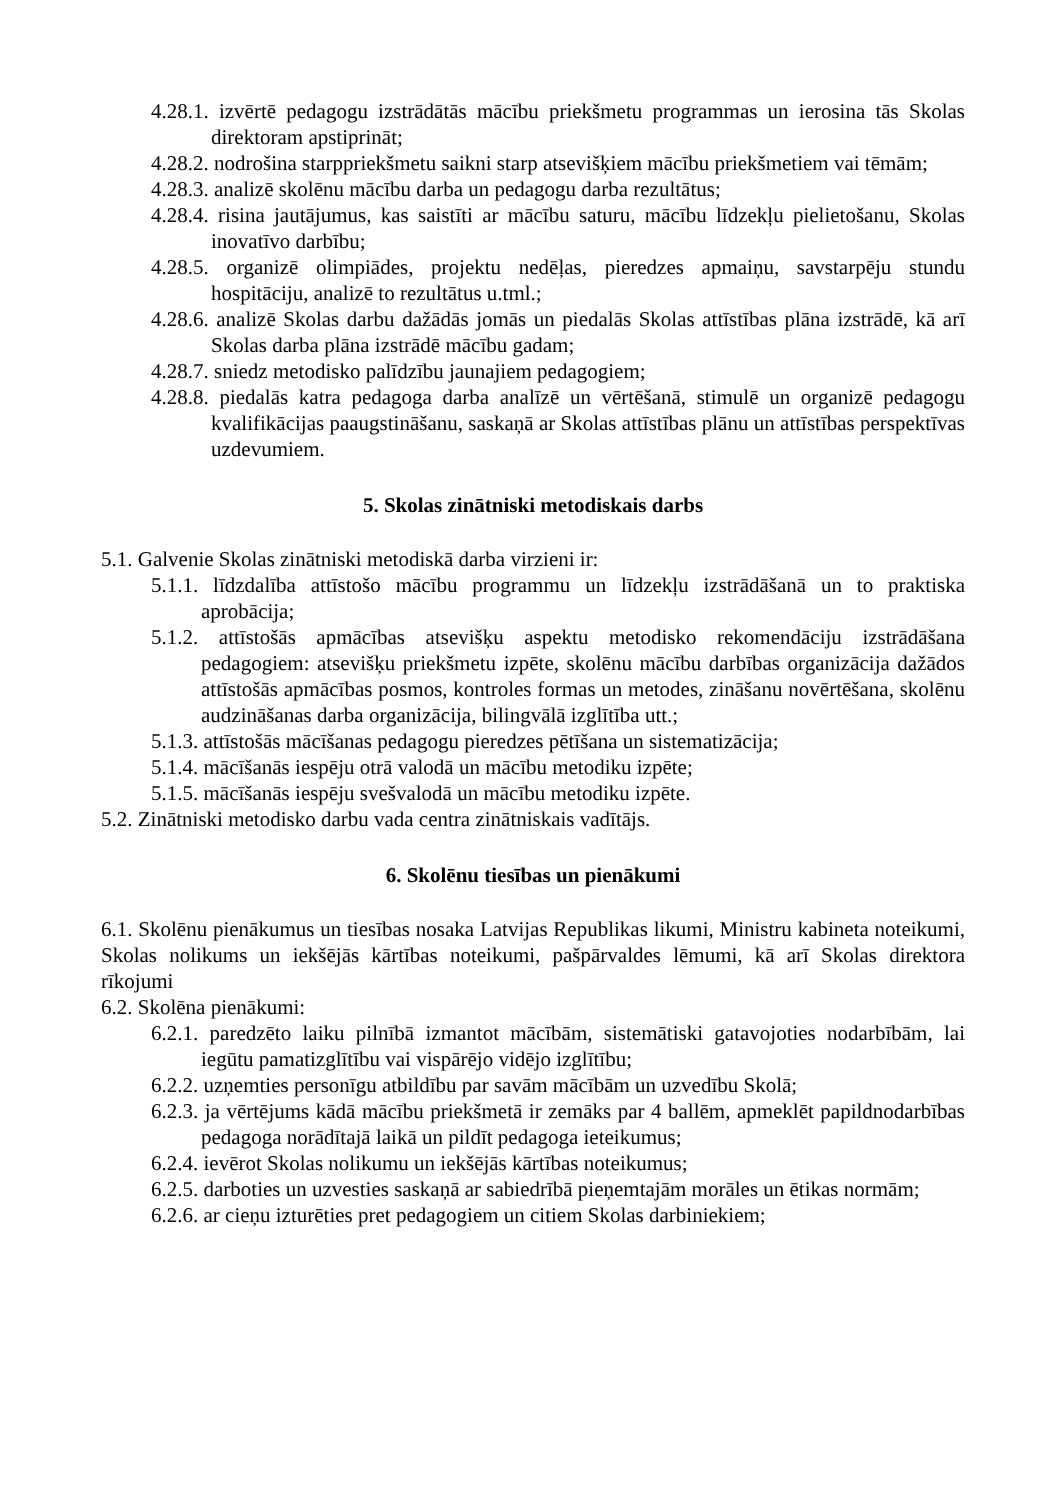4.28.1. izvērtē pedagogu izstrādātās mācību priekšmetu programmas un ierosina tās Skolas direktoram apstiprināt;
4.28.2. nodrošina starppriekšmetu saikni starp atsevišķiem mācību priekšmetiem vai tēmām;
4.28.3. analizē skolēnu mācību darba un pedagogu darba rezultātus;
4.28.4. risina jautājumus, kas saistīti ar mācību saturu, mācību līdzekļu pielietošanu, Skolas inovatīvo darbību;
4.28.5. organizē olimpiādes, projektu nedēļas, pieredzes apmaiņu, savstarpēju stundu hospitāciju, analizē to rezultātus u.tml.;
4.28.6. analizē Skolas darbu dažādās jomās un piedalās Skolas attīstības plāna izstrādē, kā arī Skolas darba plāna izstrādē mācību gadam;
4.28.7. sniedz metodisko palīdzību jaunajiem pedagogiem;
4.28.8. piedalās katra pedagoga darba analīzē un vērtēšanā, stimulē un organizē pedagogu kvalifikācijas paaugstināšanu, saskaņā ar Skolas attīstības plānu un attīstības perspektīvas uzdevumiem.
5. Skolas zinātniski metodiskais darbs
5.1. Galvenie Skolas zinātniski metodiskā darba virzieni ir:
5.1.1. līdzdalība attīstošo mācību programmu un līdzekļu izstrādāšanā un to praktiska aprobācija;
5.1.2. attīstošās apmācības atsevišķu aspektu metodisko rekomendāciju izstrādāšana pedagogiem: atsevišķu priekšmetu izpēte, skolēnu mācību darbības organizācija dažādos attīstošās apmācības posmos, kontroles formas un metodes, zināšanu novērtēšana, skolēnu audzināšanas darba organizācija, bilingvālā izglītība utt.;
5.1.3. attīstošās mācīšanas pedagogu pieredzes pētīšana un sistematizācija;
5.1.4. mācīšanās iespēju otrā valodā un mācību metodiku izpēte;
5.1.5. mācīšanās iespēju svešvalodā un mācību metodiku izpēte.
5.2. Zinātniski metodisko darbu vada centra zinātniskais vadītājs.
6. Skolēnu tiesības un pienākumi
6.1. Skolēnu pienākumus un tiesības nosaka Latvijas Republikas likumi, Ministru kabineta noteikumi, Skolas nolikums un iekšējās kārtības noteikumi, pašpārvaldes lēmumi, kā arī Skolas direktora rīkojumi
6.2. Skolēna pienākumi:
6.2.1. paredzēto laiku pilnībā izmantot mācībām, sistemātiski gatavojoties nodarbībām, lai iegūtu pamatizglītību vai vispārējo vidējo izglītību;
6.2.2. uzņemties personīgu atbildību par savām mācībām un uzvedību Skolā;
6.2.3. ja vērtējums kādā mācību priekšmetā ir zemāks par 4 ballēm, apmeklēt papildnodarbības pedagoga norādītajā laikā un pildīt pedagoga ieteikumus;
6.2.4. ievērot Skolas nolikumu un iekšējās kārtības noteikumus;
6.2.5. darboties un uzvesties saskaņā ar sabiedrībā pieņemtajām morāles un ētikas normām;
6.2.6. ar cieņu izturēties pret pedagogiem un citiem Skolas darbiniekiem;